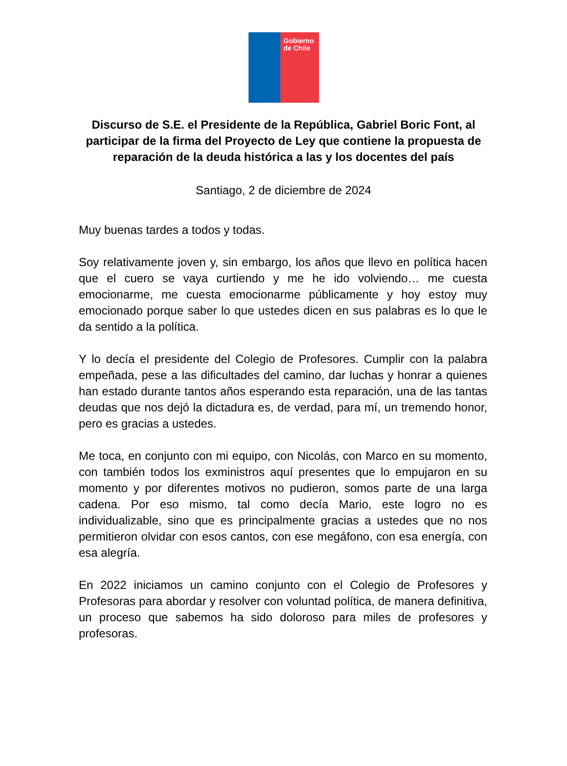Gobierno
de Chile
Discurso de S.E. el Presidente de la República, Gabriel Boric Font, al participar de la firma del Proyecto de Ley que contiene la propuesta de reparación de la deuda histórica a las y los docentes del país
Santiago, 2 de diciembre de 2024
Muy buenas tardes a todos y todas.
Soy relativamente joven y, sin embargo, los años que llevo en política hacen que el cuero se vaya curtiendo y me he ido volviendo… me cuesta emocionarme, me cuesta emocionarme públicamente y hoy estoy muy emocionado porque saber lo que ustedes dicen en sus palabras es lo que le da sentido a la política.
Y lo decía el presidente del Colegio de Profesores. Cumplir con la palabra empeñada, pese a las dificultades del camino, dar luchas y honrar a quienes han estado durante tantos años esperando esta reparación, una de las tantas deudas que nos dejó la dictadura es, de verdad, para mí, un tremendo honor, pero es gracias a ustedes.
Me toca, en conjunto con mi equipo, con Nicolás, con Marco en su momento, con también todos los exministros aquí presentes que lo empujaron en su momento y por diferentes motivos no pudieron, somos parte de una larga cadena. Por eso mismo, tal como decía Mario, este logro no es individualizable, sino que es principalmente gracias a ustedes que no nos permitieron olvidar con esos cantos, con ese megáfono, con esa energía, con esa alegría.
En 2022 iniciamos un camino conjunto con el Colegio de Profesores y Profesoras para abordar y resolver con voluntad política, de manera definitiva, un proceso que sabemos ha sido doloroso para miles de profesores y profesoras.